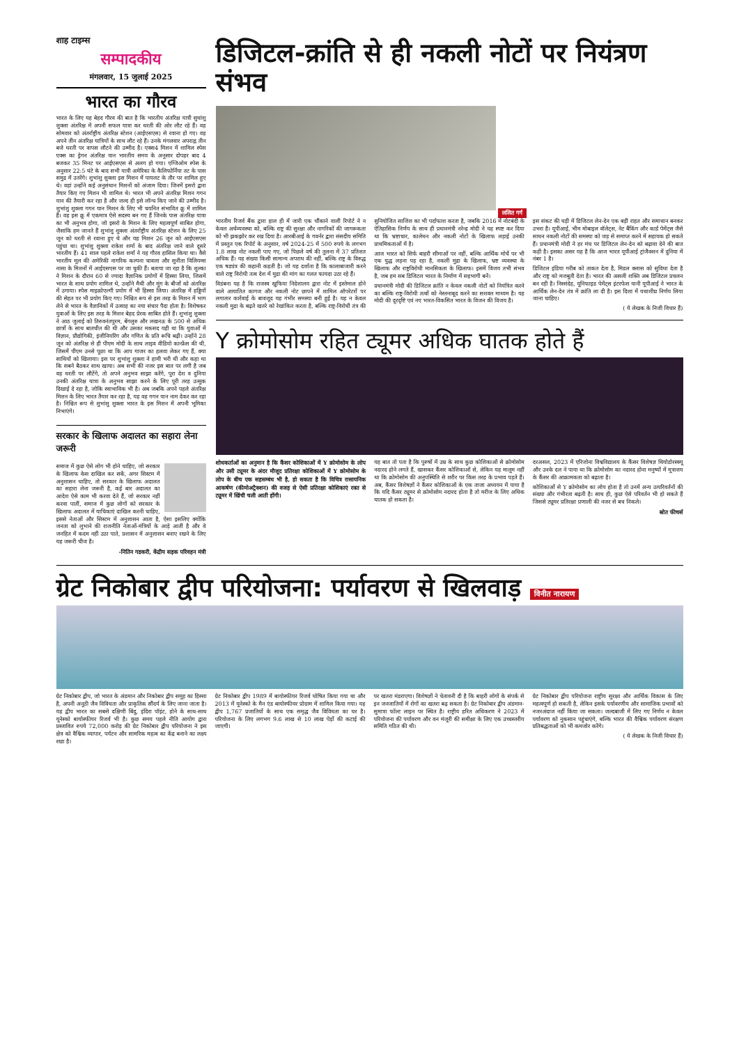शाह टाइम्स
सम्पादकीय
मंगलवार, 15 जुलाई 2025
भारत का गौरव
भारत के लिए यह बेहद गौरव की बात है कि भारतीय अंतरिक्ष यात्री सुधांशु शुक्ला अंतरिक्ष में अपनी सफल यात्रा कर धरती की ओर लौट रहे हैं। वह सोमवार को अंतर्राष्ट्रीय अंतरिक्ष स्टेशन (आईएसएस) से रवाना हो गए। वह अपने तीन अंतरिक्ष यात्रियों के साथ लौट रहे हैं। उनके मंगलवार अपराह्न तीन बजे धरती पर वापस लौटने की उम्मीद है। एक्स4 मिशन में शामिल स्पेस एक्स का ड्रेगन अंतरिक्ष यान भारतीय समय के अनुसार दोपहर बाद 4 बजकर 35 मिनट पर आईएसएस से अलग हो गया। एग्जिओम स्पेस के अनुसार 22:5 घंटे के बाद सभी यात्री अमेरिका के कैलिफोर्निया तट के पास समुद्र में उतरेंगे। शुभांशु शुक्ला इस मिशन में पायलट के तौर पर शामिल हुए थे। वहां उन्होंने कई अनुसंधान मिशनों को अंजाम दिया। जिनमें इसरो द्वारा तैयार किए गए मिशन भी शामिल थे। भारत भी अपने अंतरिक्ष मिशन गगन यान की तैयारी कर रहा है और जल्द ही इसे लॉन्च किए जाने की उम्मीद है। शुभांशु शुक्ला गगन यान मिशन के लिए भी चयनित संभावित क्रू में शामिल हैं। वह इस क्रू में एकमात्र ऐसे सदस्य बन गए हैं जिनके पास अंतरिक्ष यात्रा का भी अनुभव होगा, जो इसरो के मिशन के लिए महत्वपूर्ण साबित होगा, जैसाकि हम जानते हैं शुभांशु शुक्ला अंतर्राष्ट्रीय अंतरिक्ष स्टेशन के लिए 25 जून को धरती से रवाना हुए थे और यह मिशन 26 जून को आईएसएस पहुंचा था। शुभांशु शुक्ला राकेश शर्मा के बाद अंतरिक्ष जाने वाले दूसरे भारतीय हैं। 41 साल पहले राकेश शर्मा ने यह गौरव हासिल किया था। वैसे भारतीय मूल की अमेरिकी नागरिक कल्पना चावला और सुनीता विलियम्स नासा के मिशनों में आईएसएस पर जा चुकी हैं। बताया जा रहा है कि शुल्का ने मिशन के दौरान 60 से ज्यादा वैज्ञानिक प्रयोगों में हिस्सा लिया, जिसमें भारत के साथ प्रयोग शामिल थे, उन्होंने मैथी और मूंग के बीजों को अंतरिक्ष में उगाया। स्पेस माइक्रोएल्गी प्रयोग में भी हिस्सा लिया। अंतरिक्ष में हड्डियों की सेहत पर भी प्रयोग किए गए। निश्चित रूप से इस तरह के मिशन में भाग लेने से भारत के वैज्ञानिकों में उत्साह का नया संचार पैदा होता है। विशेषकर युवाओं के लिए इस तरह के मिशन बेहद प्रेरक साबित होते हैं। शुभांशु शुक्ला ने आठ जुलाई को तिरुवनंतपुरम, बेंगलुरु और लखनऊ के 500 से अधिक छात्रों के साथ बातचीत की थी और उसका मकसद यही था कि युवाओं में विज्ञान, प्रौद्योगिकी, इंजीनियरिंग और गणित के प्रति रूचि बढ़ी। उन्होंने 28 जून को अंतरिक्ष से ही पीएम मोदी के साथ लाइव वीडियो कान्फ्रेंस की थी, जिसमें पीएम उनसे पूछा था कि आप गाजर का हलवा लेकर गए हैं, क्या साथियों को खिलाया। इस पर शुभांशु शुक्ला ने हामी भरी थी और कहा था कि सबने बैठकर साथ खाया। अब सभी की नजर इस बात पर लगी है जब वह धरती पर लौटेंगे, तो अपने अनुभव साझा करेंगे, पूरा देश व दुनिया उनकी अंतरिक्ष यात्रा के अनुभव साझा करने के लिए पूरी तरह उत्सुक दिखाई दे रहा है, जोकि स्वाभाविक भी है। अब जबकि अपने पहले अंतरिक्ष मिशन के लिए भारत तैयार कर रहा है, यह वह गगन यान नाम देकर कर रहा है। निश्चित रूप से शुभांशु शुक्ला भारत के इस मिशन में अपनी भूमिका निभाएंगे।
सरकार के खिलाफ अदालत का सहारा लेना जरूरी
समाज में कुछ ऐसे लोग भी होने चाहिए, जो सरकार के खिलाफ केस दाखिल कर सकें, अगर सिस्टम में अनुशासन चाहिए, तो सरकार के खिलाफ अदालत का सहारा लेना जरूरी है, कई बार अदालत का आदेश ऐसे काम भी करवा देते हैं, जो सरकार नहीं करवा पातीं, समाज में कुछ लोगों को सरकार के खिलाफ अदालत में याचिकाएं दाखिल करनी चाहिए, इससे नेताओं और सिस्टम में अनुशासन आता है, ऐसा इसलिए क्योंकि जनता को लुभाने की राजनीति नेताओं-मंत्रियों के आड़े आती है और वे जनहित में कदम नहीं उठा पाते, प्रशासन में अनुशासन बनाए रखने के लिए यह जरूरी चीज है।
-नितिन गडकरी, केंद्रीय सड़क परिवहन मंत्री
डिजिटल-क्रांति से ही नकली नोटों पर नियंत्रण संभव
ललित गर्ग
भारतीय रिजर्व बैंक द्वारा हाल ही में जारी एक चौंकाने वाली रिपोर्ट ने न केवल अर्थव्यवस्था को, बल्कि राष्ट्र की सुरक्षा और नागरिकों की जागरूकता को भी झकझोर कर रख दिया है। आरबीआई के गवर्नर द्वारा संसदीय समिति में प्रस्तुत एक रिपोर्ट के अनुसार, वर्ष 2024-25 में 500 रुपये के लगभग 1.8 लाख नोट नकली पाए गए, जो पिछले वर्ष की तुलना में 37 प्रतिशत अधिक हैं। यह संख्या किसी सामान्य अपराध की नहीं, बल्कि राष्ट्र के विरुद्ध एक षड्यंत्र की कहानी कहती है। जो यह दर्शाता है कि कालाबाजारी करने वाले राष्ट्र विरोधी तत्व देश में मुद्रा की मांग का गलत फायदा उठा रहे हैं।
विडंबना यह है कि राजस्व खुफिया निदेशालय द्वारा नोट में इस्तेमाल होने वाले आयातित कागज और नकली नोट छापने में शामिल ऑपरेटरों पर लगातार कार्रवाई के बावजूद यह गंभीर समस्या बनी हुई है। यह न केवल नकली मुद्रा के बढ़ते खतरे को रेखांकित करता है, बल्कि राष्ट्र-विरोधी तंत्र की सुनियोजित साजिश का भी पर्दाफाश करता है, जबकि 2016 में नोटबंदी के ऐतिहासिक निर्णय के साथ ही प्रधानमंत्री नरेन्द्र मोदी ने यह स्पष्ट कर दिया था कि भ्रष्टाचार, कालेधन और नकली नोटों के खिलाफ लड़ाई उनकी प्राथमिकताओं में है।
आज भारत को सिर्फ बाहरी सीमाओं पर नहीं, बल्कि आर्थिक मोर्चे पर भी एक युद्ध लड़ना पड़ रहा है, नकली मुद्रा के खिलाफ, भ्रष्ट व्यवस्था के खिलाफ और राष्ट्रविरोधी मानसिकता के खिलाफ। इसमें विजय तभी संभव है, जब हम सब डिजिटल भारत के निर्माण में सहभागी बनें।
प्रधानमंत्री मोदी की डिजिटल क्रांति न केवल नकली नोटों को नियंत्रित करने का बल्कि राष्ट्र-विरोधी तत्वों को नेस्तनाबूद करने का सशक्त माध्यम है। यह मोदी की दूरदृष्टि एवं नए भारत-विकसित भारत के विजन की विजय है।
इस संकट की घड़ी में डिजिटल लेन-देन एक बड़ी राहत और समाधान बनकर उभरा है। यूपीआई, भीम मोबाइल वॉलेट्स, नेट बैंकिंग और कार्ड पेमेंट्स जैसे साधन नकली नोटों की समस्या को जड़ से समाप्त करने में सहायक हो सकते हैं। प्रधानमंत्री मोदी ने हर मंच पर डिजिटल लेन-देन को बढ़ावा देने की बात कही है। इसका असर यह है कि आज भारत यूपीआई ट्रांजैक्शन में दुनिया में नंबर 1 है।
डिजिटल इंडिया गरीब को ताकत देता है, मिडल क्लास को सुविधा देता है और राष्ट्र को मजबूती देता है। भारत की असली शक्ति अब डिजिटल प्रचलन बन रही है। निस्संदेह, यूनिफाइड पेमेंट्स इंटरफेस यानी यूपीआई ने भारत के आर्थिक लेन-देन तंत्र में क्रांति ला दी है। इस दिशा में यथाशीघ्र निर्णय लिया जाना चाहिए।
( ये लेखक के निजी विचार हैं)
Y क्रोमोसोम रहित ट्यूमर अधिक घातक होते हैं
शोधकर्ताओं का अनुमान है कि कैंसर कोशिकाओं में Y क्रोमोसोम के लोप और उसी ट्यूमर के अंदर मौजूद प्रतिरक्षा कोशिकाओं में Y क्रोमोसोम के लोप के बीच एक सहसम्बंध भी है, हो सकता है कि विचित्र रासायनिक आकर्षण (कीमोअट्रैक्शन) की वजह से ऐसी प्रतिरक्षा कोशिकाएं रक्त से ट्यूमर में खिंची चली आती होंगी।
यह बात तो पता है कि पुरुषों में उम्र के साथ कुछ कोशिकाओं से क्रोमोसोम नदारद होने लगते हैं, खासकर कैंसर कोशिकाओं से, लेकिन यह मालूम नहीं था कि क्रोमोसोम की अनुपस्थिति से शरीर पर किस तरह के प्रभाव पड़ते हैं। अब, कैंसर विशेषज्ञों ने कैंसर कोशिकाओं के एक ताजा अध्ययन में पाया है कि यदि कैंसर ट्यूमर से क्रोमोसोम नदारद होता है तो मरीज के लिए अधिक घातक हो सकता है।
दरअसल, 2023 में एरिजोना विश्वविद्यालय के कैंसर विशेषज्ञ थियोडोरस्क्यू और उनके दल ने पाया था कि क्रोमोसोम का नदारद होना मनुष्यों में मूत्राशय के कैंसर की आक्रामकता को बढ़ाता है।
कोशिकाओं से Y क्रोमोसोम का लोप होता है तो उनमें अन्य उत्परिवर्तनों की संख्या और गंभीरता बढ़ती है। साथ ही, कुछ ऐसे परिवर्तन भी हो सकते हैं जिससे ट्यूमर प्रतिरक्षा प्रणाली की नजर से बच निकले।
स्रोत फीचर्स
ग्रेट निकोबार द्वीप परियोजना: पर्यावरण से खिलवाड़ विनीत नारायण
ग्रेट निकोबार द्वीप, जो भारत के अंडमान और निकोबार द्वीप समूह का हिस्सा है, अपनी अनूठी जैव विविधता और प्राकृतिक सौंदर्य के लिए जाना जाता है। यह द्वीप भारत का सबसे दक्षिणी बिंदु, इंदिरा पॉइंट, होने के साथ-साथ यूनेस्को बायोस्फीयर रिजर्व भी है। कुछ समय पहले नीति आयोग द्वारा प्रस्तावित रुपये 72,000 करोड़ की ग्रेट निकोबार द्वीप परियोजना ने इस क्षेत्र को वैश्विक व्यापार, पर्यटन और सामरिक महत्व का केंद्र बनाने का लक्ष्य रखा है।
ग्रेट निकोबार द्वीप 1989 में बायोस्फीयर रिजर्व घोषित किया गया था और 2013 में यूनेस्को के मैन एंड बायोस्फीयर प्रोग्राम में शामिल किया गया। यह द्वीप 1,767 प्रजातियों के साथ एक समृद्ध जैव विविधता का घर है। परियोजना के लिए लगभग 9.6 लाख से 10 लाख पेड़ों की कटाई की जाएगी।
पर खतरा मंडराएगा। विशेषज्ञों ने चेतावनी दी है कि बाहरी लोगों के संपर्क से इन जनजातियों में रोगों का खतरा बढ़ सकता है। ग्रेट निकोबार द्वीप अंडमान-सुमात्रा फॉल्ट लाइन पर स्थित है। राष्ट्रीय हरित अधिकरण ने 2023 में परियोजना की पर्यावरण और वन मंजूरी की समीक्षा के लिए एक उच्चस्तरीय समिति गठित की थी।
ग्रेट निकोबार द्वीप परियोजना राष्ट्रीय सुरक्षा और आर्थिक विकास के लिए महत्वपूर्ण हो सकती है, लेकिन इसके पर्यावरणीय और सामाजिक प्रभावों को नजरअंदाज नहीं किया जा सकता। जल्दबाजी में लिए गए निर्णय न केवल पर्यावरण को नुकसान पहुंचाएंगे, बल्कि भारत की वैश्विक पर्यावरण संरक्षण प्रतिबद्धताओं को भी कमजोर करेंगे।
( ये लेखक के निजी विचार हैं)